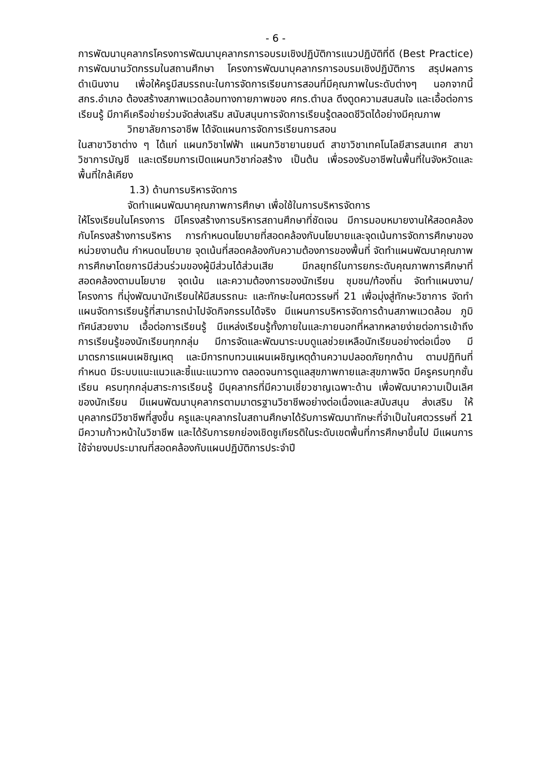- 6 -
การพัฒนาบุคลากรโครงการพัฒนาบุคลากรการอบรมเชิงปฏิบัติการแนวปฏิบัติที่ดี (Best Practice) การพัฒนานวัตกรรมในสถานศึกษา โครงการพัฒนาบุคลากรการอบรมเชิงปฏิบัติการ สรุปผลการดำเนินงาน เพื่อให้ครูมีสมรรถนะในการจัดการเรียนการสอนที่มีคุณภาพในระดับต่างๆ นอกจากนี้ สกร.อำเภอ ต้องสร้างสภาพแวดล้อมทางกายภาพของ ศกร.ตำบล ดึงดูดความสนสนใจ และเอื้อต่อการเรียนรู้ มีภาคีเครือข่ายร่วมจัดส่งเสริม สนับสนุนการจัดการเรียนรู้ตลอดชีวิตได้อย่างมีคุณภาพ
วิทยาลัยการอาชีพ ได้จัดแผนการจัดการเรียนการสอน
ในสาขาวิชาต่าง ๆ ได้แก่ แผนกวิชาไฟฟ้า แผนกวิชายานยนต์ สาขาวิชาเทคโนโลยีสารสนเทศ สาขาวิชาการบัญชี และเตรียมการเปิดแผนกวิชาก่อสร้าง เป็นต้น เพื่อรองรับอาชีพในพื้นที่ในจังหวัดและพื้นที่ใกล้เคียง
1.3) ด้านการบริหารจัดการ
จัดทำแผนพัฒนาคุณภาพการศึกษา เพื่อใช้ในการบริหารจัดการ
ให้โรงเรียนในโครงการ มีโครงสร้างการบริหารสถานศึกษาที่ชัดเจน มีการมอบหมายงานให้สอดคล้องกับโครงสร้างการบริหาร การกำหนดนโยบายที่สอดคล้องกับนโยบายและจุดเน้นการจัดการศึกษาของหน่วยงานต้น กำหนดนโยบาย จุดเน้นที่สอดคล้องกับความต้องการของพื้นที่ จัดทำแผนพัฒนาคุณภาพการศึกษาโดยการมีส่วนร่วมของผู้มีส่วนได้ส่วนเสีย มีกลยุทธ์ในการยกระดับคุณภาพการศึกษาที่สอดคล้องตามนโยบาย จุดเน้น และความต้องการของนักเรียน ชุมชน/ท้องถิ่น จัดทำแผนงาน/โครงการ ที่มุ่งพัฒนานักเรียนให้มีสมรรถนะ และทักษะในศตวรรษที่ 21 เพื่อมุ่งสู่ทักษะวิชาการ จัดทำแผนจัดการเรียนรู้ที่สามารถนำไปจัดกิจกรรมได้จริง มีแผนการบริหารจัดการด้านสภาพแวดล้อม ภูมิทัศน์สวยงาม เอื้อต่อการเรียนรู้ มีแหล่งเรียนรู้ทั้งภายในและภายนอกที่หลากหลายง่ายต่อการเข้าถึงการเรียนรู้ของนักเรียนทุกกลุ่ม มีการจัดและพัฒนาระบบดูแลช่วยเหลือนักเรียนอย่างต่อเนื่อง มีมาตรการแผนเผชิญเหตุ และมีการทบทวนแผนเผชิญเหตุด้านความปลอดภัยทุกด้าน ตามปฏิทินที่กำหนด มีระบบแนะแนวและชี้แนะแนวทาง ตลอดจนการดูแลสุขภาพกายและสุขภาพจิต มีครูครบทุกชั้นเรียน ครบทุกกลุ่มสาระการเรียนรู้ มีบุคลากรที่มีความเชี่ยวชาญเฉพาะด้าน เพื่อพัฒนาความเป็นเลิศของนักเรียน มีแผนพัฒนาบุคลากรตามมาตรฐานวิชาชีพอย่างต่อเนื่องและสนับสนุน ส่งเสริม ให้บุคลากรมีวิชาชีพที่สูงขึ้น ครูและบุคลากรในสถานศึกษาได้รับการพัฒนาทักษะที่จำเป็นในศตวรรษที่ 21 มีความก้าวหน้าในวิชาชีพ และได้รับการยกย่องเชิดชูเกียรติในระดับเขตพื้นที่การศึกษาขึ้นไป มีแผนการใช้จ่ายงบประมาณที่สอดคล้องกับแผนปฏิบัติการประจำปี